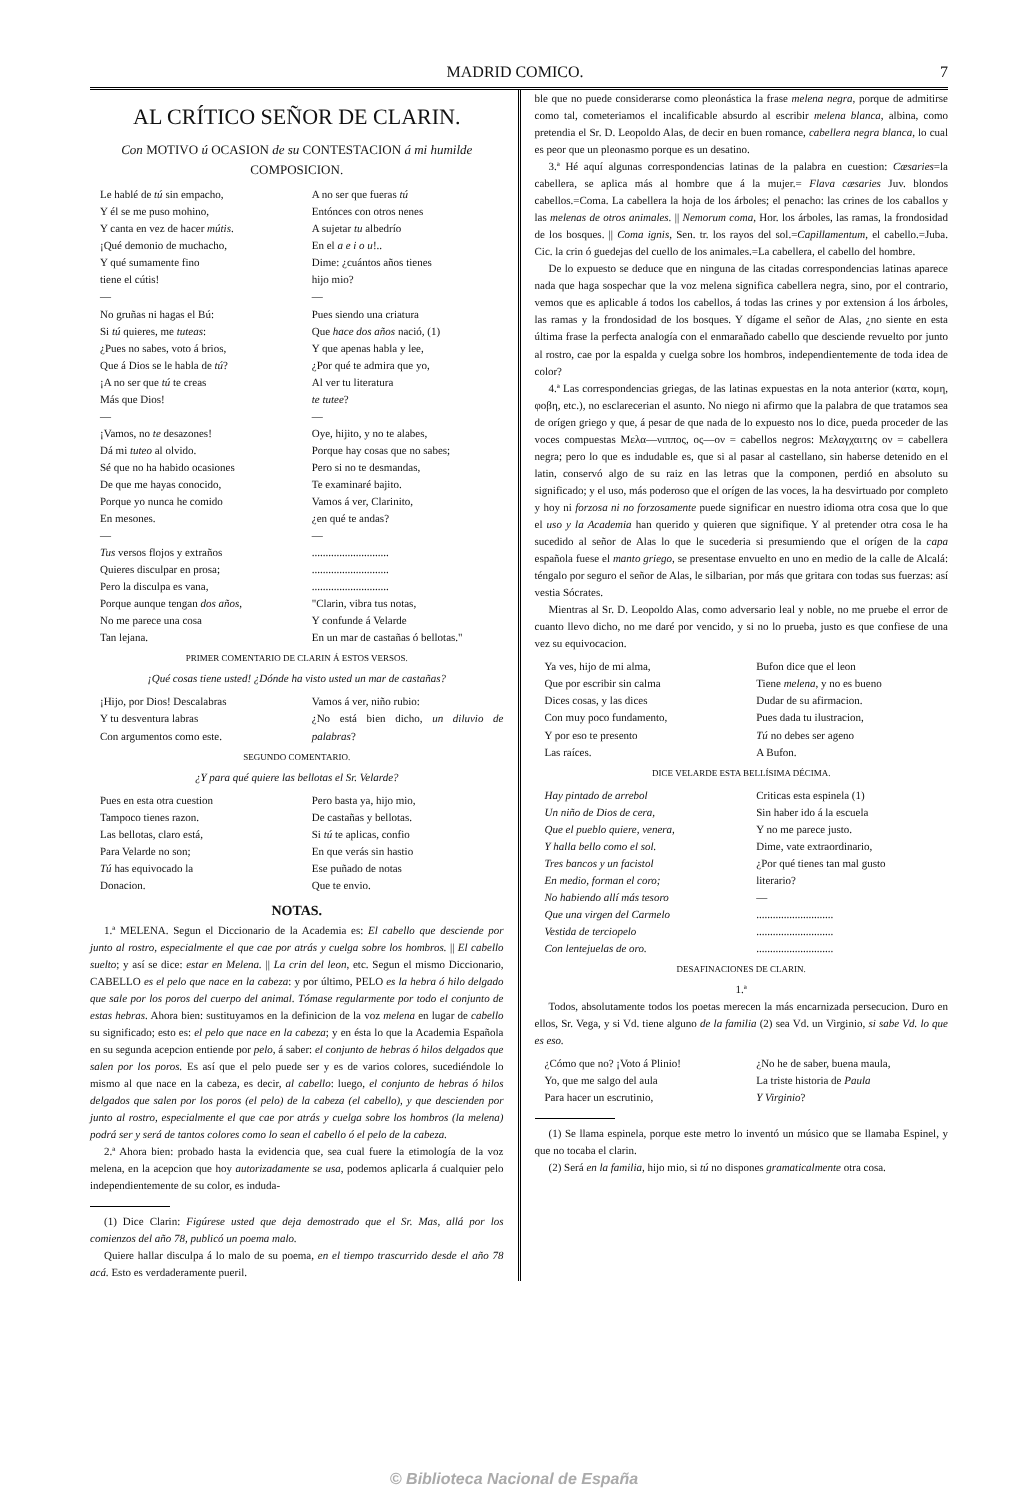MADRID COMICO. 7
AL CRÍTICO SEÑOR DE CLARIN.
Con MOTIVO ú OCASION de su CONTESTACION á mi humilde COMPOSICION.
Le hablé de tú sin empacho,
Y él se me puso mohino,
Y canta en vez de hacer mútis.
¡Qué demonio de muchacho,
Y qué sumamente fino
tiene el cútis!
—
No gruñas ni hagas el Bú:
Si tú quieres, me tuteas:
¿Pues no sabes, voto á brios,
Que á Dios se le habla de tú?
¡A no ser que tú te creas
Más que Dios!
—
¡Vamos, no te desazones!
Dá mi tuteo al olvido.
Sé que no ha habido ocasiones
De que me hayas conocido,
Porque yo nunca he comido
En mesones.
—
Tus versos flojos y extraños
Quieres disculpar en prosa;
Pero la disculpa es vana,
Porque aunque tengan dos años,
No me parece una cosa
Tan lejana.
A no ser que fueras tú
Entónces con otros nenes
A sujetar tu albedrío
En el a e i o u!..
Dime: ¿cuántos años tienes
hijo mio?
—
Pues siendo una criatura
Que hace dos años nació, (1)
Y que apenas habla y lee,
¿Por qué te admira que yo,
Al ver tu literatura
te tutee?
—
Oye, hijito, y no te alabes,
Porque hay cosas que no sabes;
Pero si no te desmandas,
Te examinaré bajito.
Vamos á ver, Clarinito,
¿en qué te andas?
—
............................
............................
............................
"Clarin, vibra tus notas,
Y confunde á Velarde
En un mar de castañas ó bellotas."
PRIMER COMENTARIO DE CLARIN Á ESTOS VERSOS.
¡Qué cosas tiene usted! ¿Dónde ha visto usted un mar de castañas?
¡Hijo, por Dios! Descalabras
Y tu desventura labras
Con argumentos como este.
Vamos á ver, niño rubio:
¿No está bien dicho, un diluvio de palabras?
SEGUNDO COMENTARIO.
¿Y para qué quiere las bellotas el Sr. Velarde?
Pues en esta otra cuestion
Tampoco tienes razon.
Las bellotas, claro está,
Para Velarde no son;
Tú has equivocado la
Donacion.
Pero basta ya, hijo mio,
De castañas y bellotas.
Si tú te aplicas, confio
En que verás sin hastio
Ese puñado de notas
Que te envio.
NOTAS.
1.ª MELENA. Segun el Diccionario de la Academia es: El cabello que desciende por junto al rostro, especialmente el que cae por atrás y cuelga sobre los hombros. || El cabello suelto; y así se dice: estar en Melena. || La crin del leon, etc. Segun el mismo Diccionario, CABELLO es el pelo que nace en la cabeza: y por último, PELO es la hebra ó hilo delgado que sale por los poros del cuerpo del animal. Tómase regularmente por todo el conjunto de estas hebras. Ahora bien: sustituyamos en la definicion de la voz melena en lugar de cabello su significado; esto es: el pelo que nace en la cabeza; y en ésta lo que la Academia Española en su segunda acepcion entiende por pelo, á saber: el conjunto de hebras ó hilos delgados que salen por los poros. Es así que el pelo puede ser y es de varios colores, sucediéndole lo mismo al que nace en la cabeza, es decir, al cabello: luego, el conjunto de hebras ó hilos delgados que salen por los poros (el pelo) de la cabeza (el cabello), y que descienden por junto al rostro, especialmente el que cae por atrás y cuelga sobre los hombros (la melena) podrá ser y será de tantos colores como lo sean el cabello ó el pelo de la cabeza.
2.ª Ahora bien: probado hasta la evidencia que, sea cual fuere la etimología de la voz melena, en la acepcion que hoy autorizadamente se usa, podemos aplicarla á cualquier pelo independientemente de su color, es induda-
(1) Dice Clarin: Figúrese usted que deja demostrado que el Sr. Mas, allá por los comienzos del año 78, publicó un poema malo.
Quiere hallar disculpa á lo malo de su poema, en el tiempo trascurrido desde el año 78 acá. Esto es verdaderamente pueril.
ble que no puede considerarse como pleonástica la frase melena negra, porque de admitirse como tal, cometeriamos el incalificable absurdo al escribir melena blanca, albina, como pretendia el Sr. D. Leopoldo Alas, de decir en buen romance, cabellera negra blanca, lo cual es peor que un pleonasmo porque es un desatino.
3.ª Hé aquí algunas correspondencias latinas de la palabra en cuestion: Cæsaries=la cabellera, se aplica más al hombre que á la mujer.= Flava cæsaries Juv. blondos cabellos.=Coma. La cabellera la hoja de los árboles; el penacho: las crines de los caballos y las melenas de otros animales. || Nemorum coma, Hor. los árboles, las ramas, la frondosidad de los bosques. || Coma ignis, Sen. tr. los rayos del sol.=Capillamentum, el cabello.=Juba. Cic. la crin ó guedejas del cuello de los animales.=La cabellera, el cabello del hombre.
De lo expuesto se deduce que en ninguna de las citadas correspondencias latinas aparece nada que haga sospechar que la voz melena significa cabellera negra, sino, por el contrario, vemos que es aplicable á todos los cabellos, á todas las crines y por extension á los árboles, las ramas y la frondosidad de los bosques. Y dígame el señor de Alas, ¿no siente en esta última frase la perfecta analogía con el enmarañado cabello que desciende revuelto por junto al rostro, cae por la espalda y cuelga sobre los hombros, independientemente de toda idea de color?
4.ª Las correspondencias griegas, de las latinas expuestas en la nota anterior (κατα, κομη, φοβη, etc.), no esclarecerian el asunto. No niego ni afirmo que la palabra de que tratamos sea de orígen griego y que, á pesar de que nada de lo expuesto nos lo dice, pueda proceder de las voces compuestas Μελα—νιππος, ος—ον = cabellos negros: Μελαγχαιτης ον = cabellera negra; pero lo que es indudable es, que si al pasar al castellano, sin haberse detenido en el latin, conservó algo de su raiz en las letras que la componen, perdió en absoluto su significado; y el uso, más poderoso que el orígen de las voces, la ha desvirtuado por completo y hoy ni forzosa ni no forzosamente puede significar en nuestro idioma otra cosa que lo que el uso y la Academia han querido y quieren que signifique. Y al pretender otra cosa le ha sucedido al señor de Alas lo que le sucederia si presumiendo que el orígen de la capa española fuese el manto griego, se presentase envuelto en uno en medio de la calle de Alcalá: téngalo por seguro el señor de Alas, le silbarian, por más que gritara con todas sus fuerzas: así vestia Sócrates.
Mientras al Sr. D. Leopoldo Alas, como adversario leal y noble, no me pruebe el error de cuanto llevo dicho, no me daré por vencido, y si no lo prueba, justo es que confiese de una vez su equivocacion.
Ya ves, hijo de mi alma,
Que por escribir sin calma
Dices cosas, y las dices
Con muy poco fundamento,
Y por eso te presento
Las raíces.
Bufon dice que el leon
Tiene melena, y no es bueno
Dudar de su afirmacion.
Pues dada tu ilustracion,
Tú no debes ser ageno
A Bufon.
DICE VELARDE ESTA BELLÍSIMA DÉCIMA.
Hay pintado de arrebol
Un niño de Dios de cera,
Que el pueblo quiere, venera,
Y halla bello como el sol.
Tres bancos y un facistol
En medio, forman el coro;
No habiendo allí más tesoro
Que una virgen del Carmelo
Vestida de terciopelo
Con lentejuelas de oro.
Criticas esta espinela (1)
Sin haber ido á la escuela
Y no me parece justo.
Dime, vate extraordinario,
¿Por qué tienes tan mal gusto
literario?
—
............................
............................
............................
DESAFINACIONES DE CLARIN.
1.ª
Todos, absolutamente todos los poetas merecen la más encarnizada persecucion. Duro en ellos, Sr. Vega, y si Vd. tiene alguno de la familia (2) sea Vd. un Virginio, si sabe Vd. lo que es eso.
¿Cómo que no? ¡Voto á Plinio!
Yo, que me salgo del aula
Para hacer un escrutinio,
¿No he de saber, buena maula,
La triste historia de Paula
Y Virginio?
(1) Se llama espinela, porque este metro lo inventó un músico que se llamaba Espinel, y que no tocaba el clarin.
(2) Será en la familia, hijo mio, si tú no dispones gramaticalmente otra cosa.
© Biblioteca Nacional de España